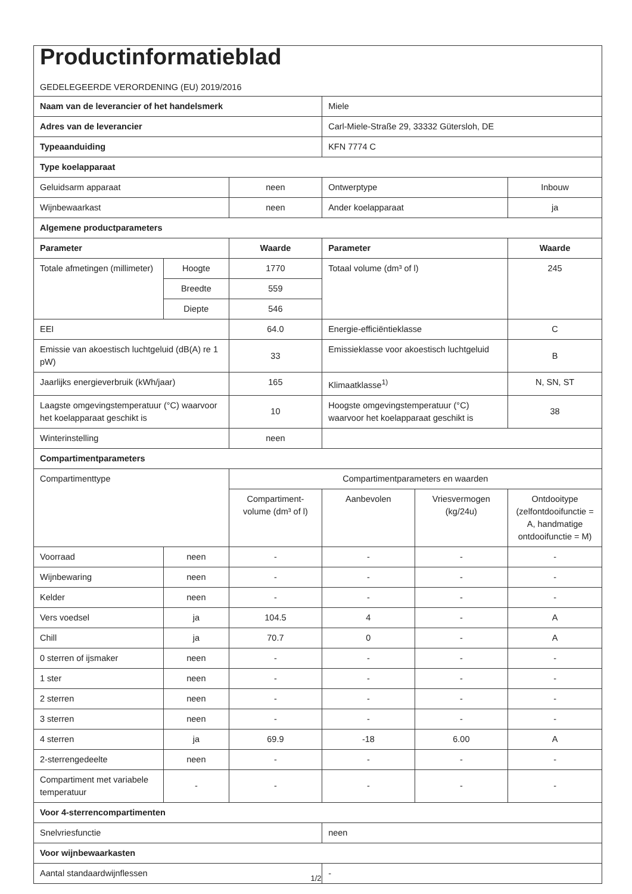| Productinformatieblad GEDELEGEERDE VERORDENING (EU) 2019/2016 | | | | | |
| Naam van de leverancier of het handelsmerk | | | Miele | | |
| Adres van de leverancier | | | Carl-Miele-Straße 29, 33332 Gütersloh, DE | | |
| Typeaanduiding | | | KFN 7774 C | | |
| Type koelapparaat | | | | | |
| Geluidsarm apparaat | | neen | Ontwerptype | | Inbouw |
| Wijnbewaarkast | | neen | Ander koelapparaat | | ja |
| Algemene productparameters | | | | | |
| Parameter | | Waarde | Parameter | | Waarde |
| Totale afmetingen (millimeter) | Hoogte | 1770 | Totaal volume (dm³ of l) | | 245 |
| | Breedte | 559 | | | |
| | Diepte | 546 | | | |
| EEI | | 64.0 | Energie-efficiëntieklasse | | C |
| Emissie van akoestisch luchtgeluid (dB(A) re 1 pW) | | 33 | Emissieklasse voor akoestisch luchtgeluid | | B |
| Jaarlijks energieverbruik (kWh/jaar) | | 165 | Klimaatklasse<sup>1)</sup> | | N, SN, ST |
| Laagste omgevingstemperatuur (°C) waarvoor het koelapparaat geschikt is | | 10 | Hoogste omgevingstemperatuur (°C) waarvoor het koelapparaat geschikt is | | 38 |
| Winterinstelling | | neen | | | |
| Compartimentparameters | | | | | |
| Compartimenttype | | Compartimentparameters en waarden | | | |
| | | Compartiment-volume (dm³ of l) | Aanbevolen | Vriesvermogen (kg/24u) | Ontdooitype (zelfontdooifunctie = A, handmatige ontdooifunctie = M) |
| Voorraad | neen | - | - | - | - |
| Wijnbewaring | neen | - | - | - | - |
| Kelder | neen | - | - | - | - |
| Vers voedsel | ja | 104.5 | 4 | - | A |
| Chill | ja | 70.7 | 0 | - | A |
| 0 sterren of ijsmaker | neen | - | - | - | - |
| 1 ster | neen | - | - | - | - |
| 2 sterren | neen | - | - | - | - |
| 3 sterren | neen | - | - | - | - |
| 4 sterren | ja | 69.9 | -18 | 6.00 | A |
| 2-sterrengedeelte | neen | - | - | - | - |
| Compartiment met variabele temperatuur | - | - | - | - | - |
| Voor 4-sterrencompartimenten | | | | | |
| Snelvriesfunctie | | | neen | | |
| Voor wijnbewaarkasten | | | | | |
| Aantal standaardwijnflessen | | | - | | |
1/2